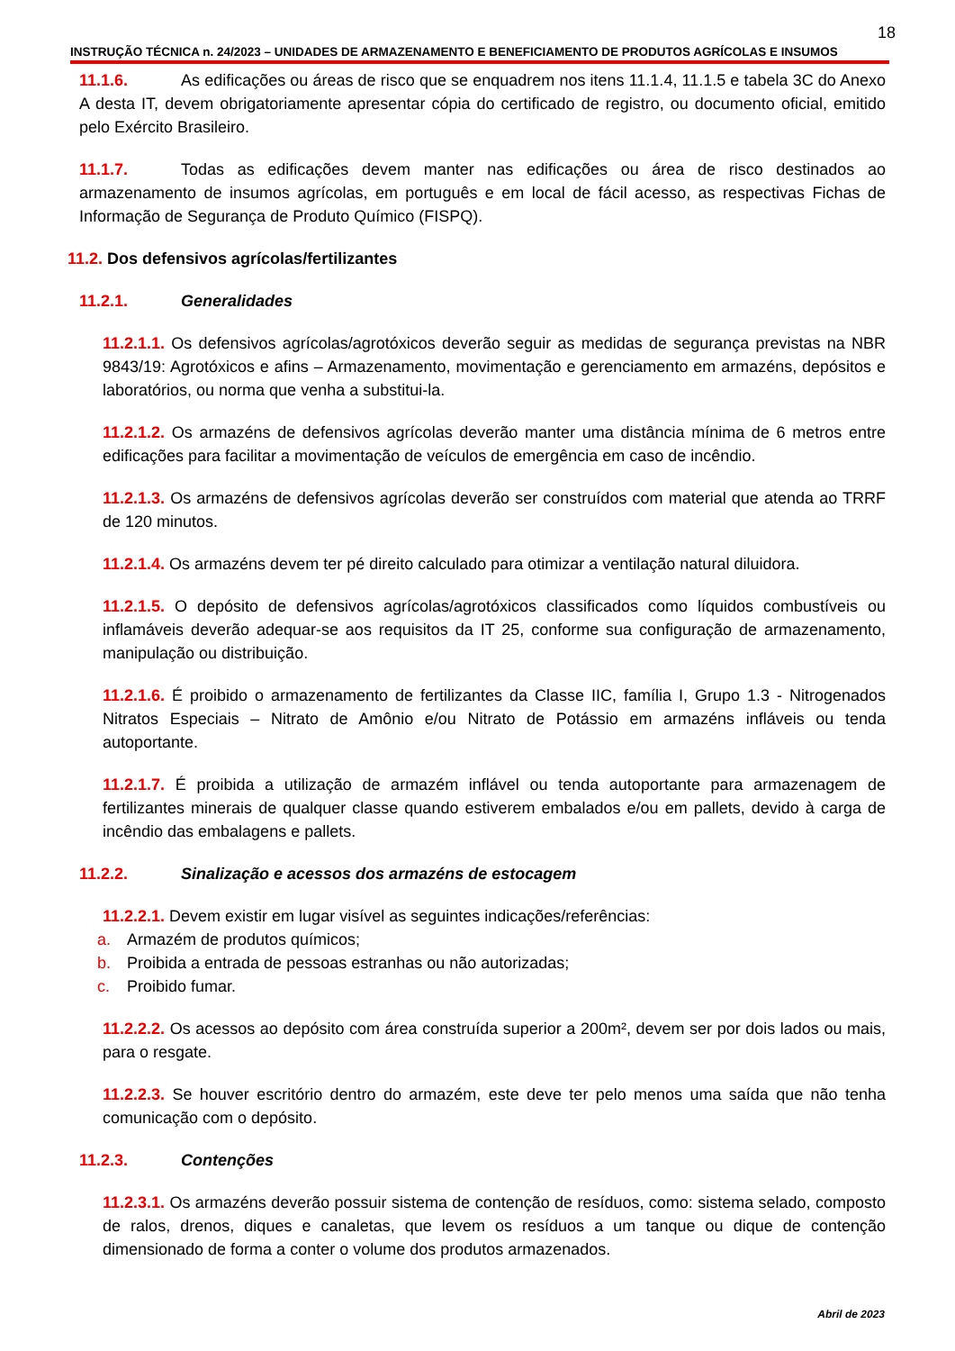18
INSTRUÇÃO TÉCNICA n. 24/2023 – UNIDADES DE ARMAZENAMENTO E BENEFICIAMENTO DE PRODUTOS AGRÍCOLAS E INSUMOS
11.1.6. As edificações ou áreas de risco que se enquadrem nos itens 11.1.4, 11.1.5 e tabela 3C do Anexo A desta IT, devem obrigatoriamente apresentar cópia do certificado de registro, ou documento oficial, emitido pelo Exército Brasileiro.
11.1.7. Todas as edificações devem manter nas edificações ou área de risco destinados ao armazenamento de insumos agrícolas, em português e em local de fácil acesso, as respectivas Fichas de Informação de Segurança de Produto Químico (FISPQ).
11.2. Dos defensivos agrícolas/fertilizantes
11.2.1. Generalidades
11.2.1.1. Os defensivos agrícolas/agrotóxicos deverão seguir as medidas de segurança previstas na NBR 9843/19: Agrotóxicos e afins – Armazenamento, movimentação e gerenciamento em armazéns, depósitos e laboratórios, ou norma que venha a substitui-la.
11.2.1.2. Os armazéns de defensivos agrícolas deverão manter uma distância mínima de 6 metros entre edificações para facilitar a movimentação de veículos de emergência em caso de incêndio.
11.2.1.3. Os armazéns de defensivos agrícolas deverão ser construídos com material que atenda ao TRRF de 120 minutos.
11.2.1.4. Os armazéns devem ter pé direito calculado para otimizar a ventilação natural diluidora.
11.2.1.5. O depósito de defensivos agrícolas/agrotóxicos classificados como líquidos combustíveis ou inflamáveis deverão adequar-se aos requisitos da IT 25, conforme sua configuração de armazenamento, manipulação ou distribuição.
11.2.1.6. É proibido o armazenamento de fertilizantes da Classe IIC, família I, Grupo 1.3 - Nitrogenados Nitratos Especiais – Nitrato de Amônio e/ou Nitrato de Potássio em armazéns infláveis ou tenda autoportante.
11.2.1.7. É proibida a utilização de armazém inflável ou tenda autoportante para armazenagem de fertilizantes minerais de qualquer classe quando estiverem embalados e/ou em pallets, devido à carga de incêndio das embalagens e pallets.
11.2.2. Sinalização e acessos dos armazéns de estocagem
11.2.2.1. Devem existir em lugar visível as seguintes indicações/referências:
a. Armazém de produtos químicos;
b. Proibida a entrada de pessoas estranhas ou não autorizadas;
c. Proibido fumar.
11.2.2.2. Os acessos ao depósito com área construída superior a 200m², devem ser por dois lados ou mais, para o resgate.
11.2.2.3. Se houver escritório dentro do armazém, este deve ter pelo menos uma saída que não tenha comunicação com o depósito.
11.2.3. Contenções
11.2.3.1. Os armazéns deverão possuir sistema de contenção de resíduos, como: sistema selado, composto de ralos, drenos, diques e canaletas, que levem os resíduos a um tanque ou dique de contenção dimensionado de forma a conter o volume dos produtos armazenados.
Abril de 2023